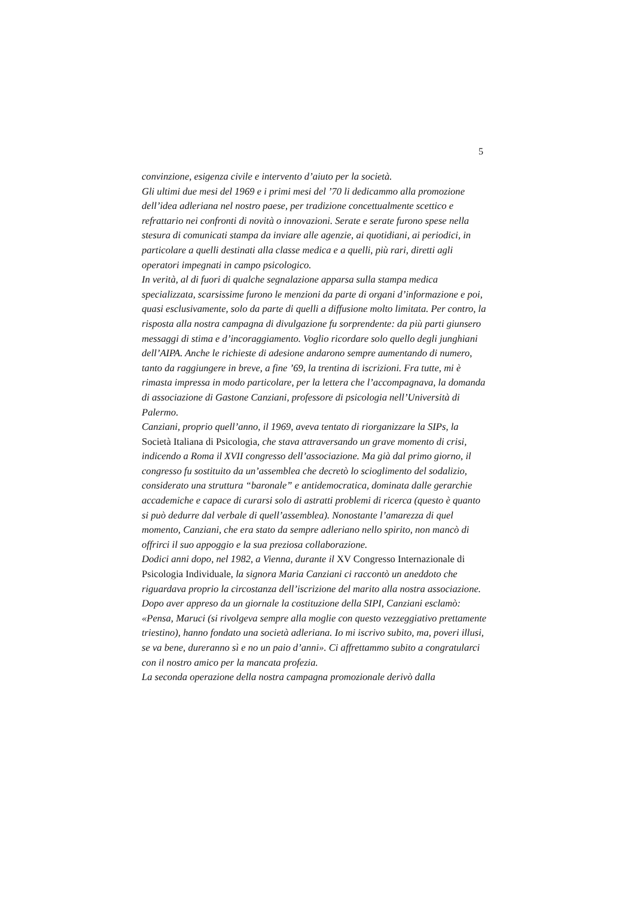5
convinzione, esigenza civile e intervento d’aiuto per la società.
Gli ultimi due mesi del 1969 e i primi mesi del ’70 li dedicammo alla promozione dell’idea adleriana nel nostro paese, per tradizione concettualmente scettico e refrattario nei confronti di novità o innovazioni. Serate e serate furono spese nella stesura di comunicati stampa da inviare alle agenzie, ai quotidiani, ai periodici, in particolare a quelli destinati alla classe medica e a quelli, più rari, diretti agli operatori impegnati in campo psicologico.
In verità, al di fuori di qualche segnalazione apparsa sulla stampa medica specializzata, scarsissime furono le menzioni da parte di organi d’informazione e poi, quasi esclusivamente, solo da parte di quelli a diffusione molto limitata. Per contro, la risposta alla nostra campagna di divulgazione fu sorprendente: da più parti giunsero messaggi di stima e d’incoraggiamento. Voglio ricordare solo quello degli junghiani dell’AIPA. Anche le richieste di adesione andarono sempre aumentando di numero, tanto da raggiungere in breve, a fine ’69, la trentina di iscrizioni. Fra tutte, mi è rimasta impressa in modo particolare, per la lettera che l’accompagnava, la domanda di associazione di Gastone Canziani, professore di psicologia nell’Università di Palermo.
Canziani, proprio quell’anno, il 1969, aveva tentato di riorganizzare la SIPs, la Società Italiana di Psicologia, che stava attraversando un grave momento di crisi, indicendo a Roma il XVII congresso dell’associazione. Ma già dal primo giorno, il congresso fu sostituito da un’assemblea che decretò lo scioglimento del sodalizio, considerato una struttura “baronale” e antidemocratica, dominata dalle gerarchie accademiche e capace di curarsi solo di astratti problemi di ricerca (questo è quanto si può dedurre dal verbale di quell’assemblea). Nonostante l’amarezza di quel momento, Canziani, che era stato da sempre adleriano nello spirito, non mancò di offrirci il suo appoggio e la sua preziosa collaborazione.
Dodici anni dopo, nel 1982, a Vienna, durante il XV Congresso Internazionale di Psicologia Individuale, la signora Maria Canziani ci raccontò un aneddoto che riguardava proprio la circostanza dell’iscrizione del marito alla nostra associazione. Dopo aver appreso da un giornale la costituzione della SIPI, Canziani esclamò: «Pensa, Maruci (si rivolgeva sempre alla moglie con questo vezzeggiativo prettamente triestino), hanno fondato una società adleriana. Io mi iscrivo subito, ma, poveri illusi, se va bene, dureranno sì e no un paio d’anni». Ci affrettammo subito a congratularci con il nostro amico per la mancata profezia.
La seconda operazione della nostra campagna promozionale derivò dalla